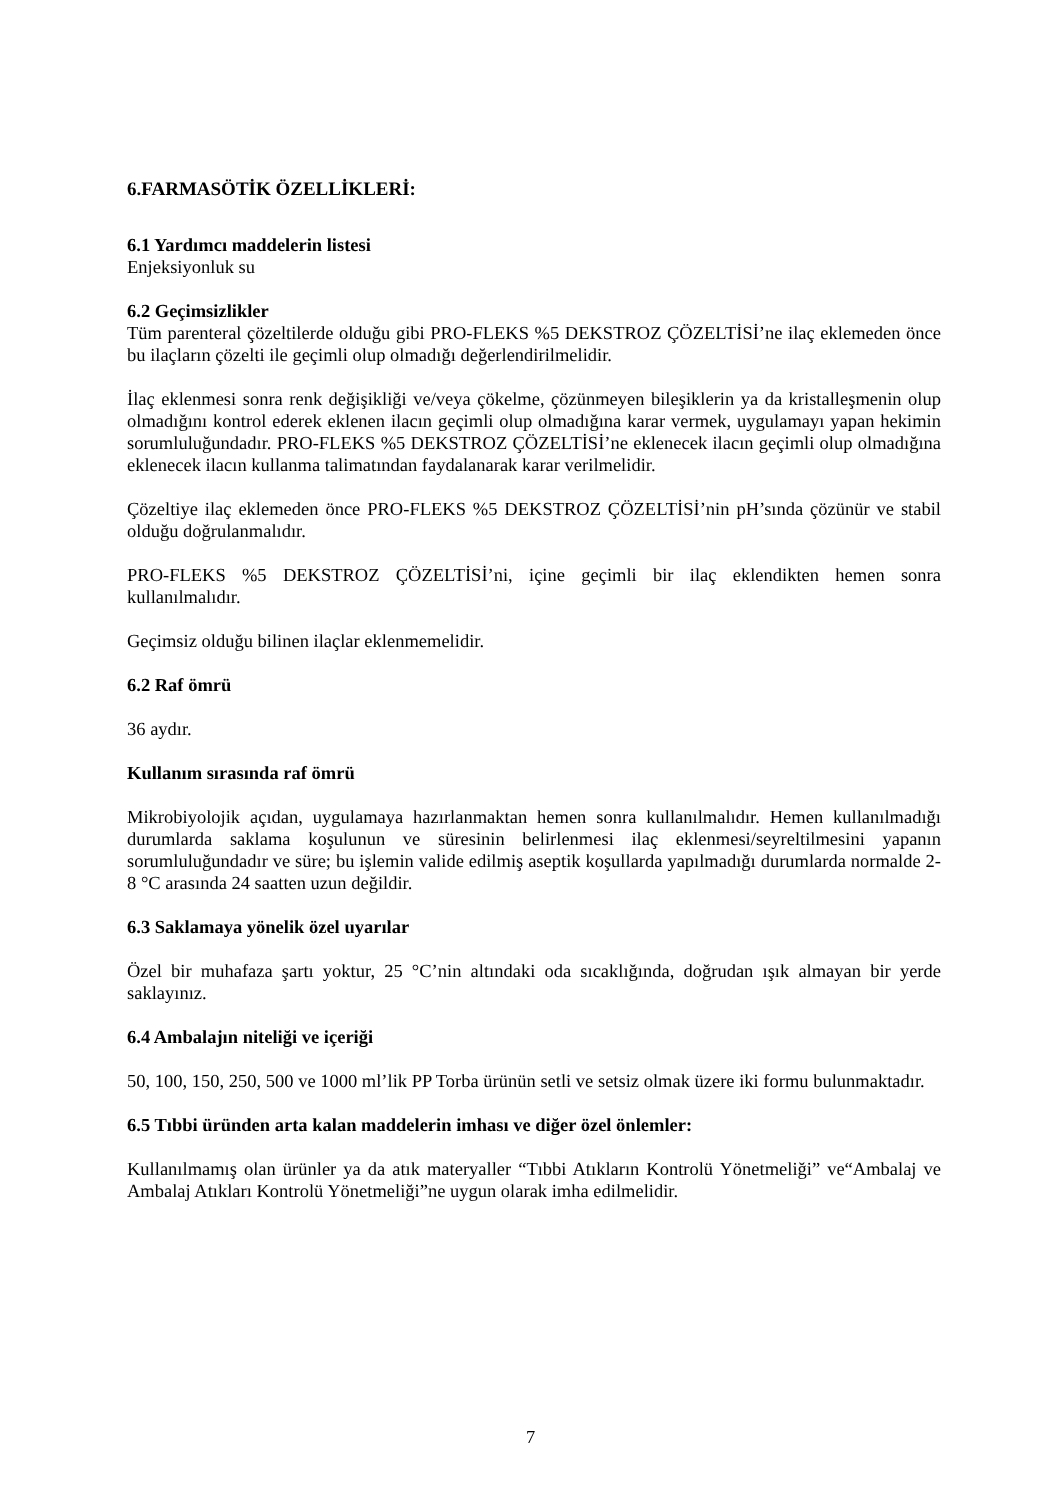6.FARMASÖTİK ÖZELLİKLERİ:
6.1 Yardımcı maddelerin listesi
Enjeksiyonluk su
6.2 Geçimsizlikler
Tüm parenteral çözeltilerde olduğu gibi PRO-FLEKS %5 DEKSTROZ ÇÖZELTİSİ’ne ilaç eklemeden önce bu ilaçların çözelti ile geçimli olup olmadığı değerlendirilmelidir.
İlaç eklenmesi sonra renk değişikliği ve/veya çökelme, çözünmeyen bileşiklerin ya da kristalleşmenin olup olmadığını kontrol ederek eklenen ilacın geçimli olup olmadığına karar vermek, uygulamayı yapan hekimin sorumluluğundadır. PRO-FLEKS %5 DEKSTROZ ÇÖZELTİSİ’ne eklenecek ilacın geçimli olup olmadığına eklenecek ilacın kullanma talimatından faydalanarak karar verilmelidir.
Çözeltiye ilaç eklemeden önce PRO-FLEKS %5 DEKSTROZ ÇÖZELTİSİ’nin pH’sında çözünür ve stabil olduğu doğrulanmalıdır.
PRO-FLEKS %5 DEKSTROZ ÇÖZELTİSİ’ni, içine geçimli bir ilaç eklendikten hemen sonra kullanılmalıdır.
Geçimsiz olduğu bilinen ilaçlar eklenmemelidir.
6.2 Raf ömrü
36 aydır.
Kullanım sırasında raf ömrü
Mikrobiyolojik açıdan, uygulamaya hazırlanmaktan hemen sonra kullanılmalıdır. Hemen kullanılmadığı durumlarda saklama koşulunun ve süresinin belirlenmesi ilaç eklenmesi/seyreltilmesini yapanın sorumluluğundadır ve süre; bu işlemin valide edilmiş aseptik koşullarda yapılmadığı durumlarda normalde 2-8 °C arasında 24 saatten uzun değildir.
6.3 Saklamaya yönelik özel uyarılar
Özel bir muhafaza şartı yoktur, 25 °C’nin altındaki oda sıcaklığında, doğrudan ışık almayan bir yerde saklayınız.
6.4 Ambalajın niteliği ve içeriği
50, 100, 150, 250, 500 ve 1000 ml’lik PP Torba ürünün setli ve setsiz olmak üzere iki formu bulunmaktadır.
6.5 Tıbbi üründen arta kalan maddelerin imhası ve diğer özel önlemler:
Kullanılmamış olan ürünler ya da atık materyaller “Tıbbi Atıkların Kontrolü Yönetmeliği” ve“Ambalaj ve Ambalaj Atıkları Kontrolü Yönetmeliği”ne uygun olarak imha edilmelidir.
7